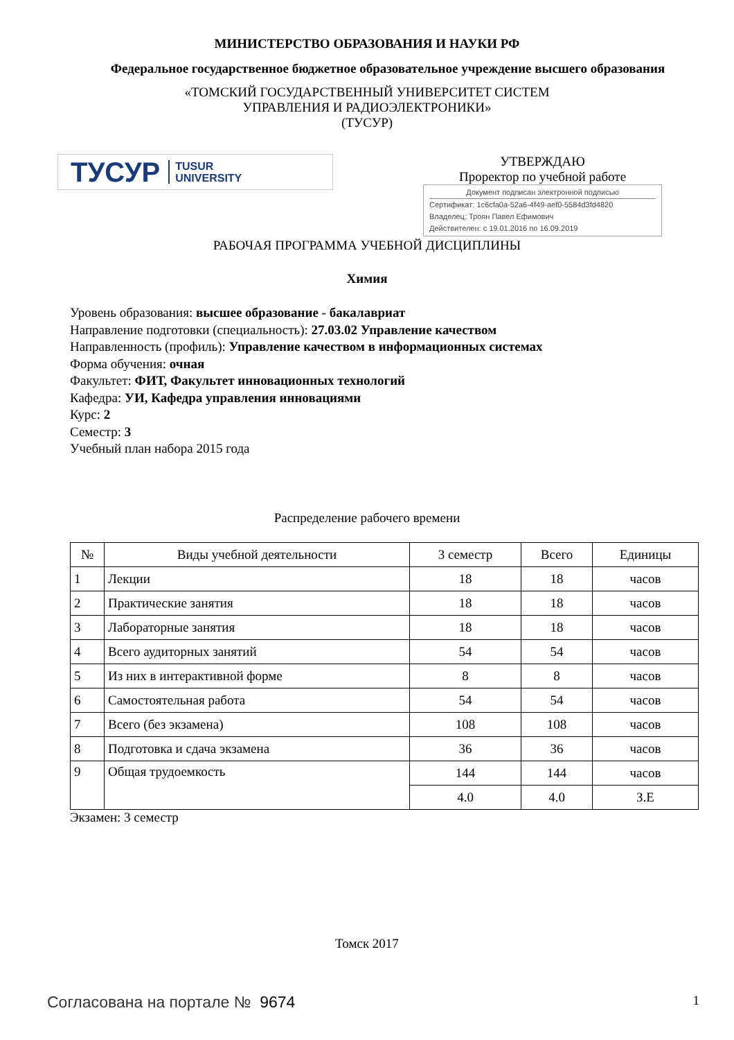МИНИСТЕРСТВО ОБРАЗОВАНИЯ И НАУКИ РФ
Федеральное государственное бюджетное образовательное учреждение высшего образования
«ТОМСКИЙ ГОСУДАРСТВЕННЫЙ УНИВЕРСИТЕТ СИСТЕМ
УПРАВЛЕНИЯ И РАДИОЭЛЕКТРОНИКИ»
(ТУСУР)
ТУСУР TUSUR
UNIVERSITY
УТВЕРЖДАЮ
Проректор по учебной работе
Документ подписан электронной подписью
Сертификат: 1c6cfa0a-52a6-4f49-aef0-5584d3fd4820
Владелец: Троян Павел Ефимович
Действителен: с 19.01.2016 по 16.09.2019
РАБОЧАЯ ПРОГРАММА УЧЕБНОЙ ДИСЦИПЛИНЫ
Химия
Уровень образования: высшее образование - бакалавриат
Направление подготовки (специальность): 27.03.02 Управление качеством
Направленность (профиль): Управление качеством в информационных системах
Форма обучения: очная
Факультет: ФИТ, Факультет инновационных технологий
Кафедра: УИ, Кафедра управления инновациями
Курс: 2
Семестр: 3
Учебный план набора 2015 года
Распределение рабочего времени
| № | Виды учебной деятельности | 3 семестр | Всего | Единицы |
| --- | --- | --- | --- | --- |
| 1 | Лекции | 18 | 18 | часов |
| 2 | Практические занятия | 18 | 18 | часов |
| 3 | Лабораторные занятия | 18 | 18 | часов |
| 4 | Всего аудиторных занятий | 54 | 54 | часов |
| 5 | Из них в интерактивной форме | 8 | 8 | часов |
| 6 | Самостоятельная работа | 54 | 54 | часов |
| 7 | Всего (без экзамена) | 108 | 108 | часов |
| 8 | Подготовка и сдача экзамена | 36 | 36 | часов |
| 9 | Общая трудоемкость | 144 | 144 | часов |
| | | 4.0 | 4.0 | З.Е |
Экзамен: 3 семестр
Томск 2017
Согласована на портале № 9674 1